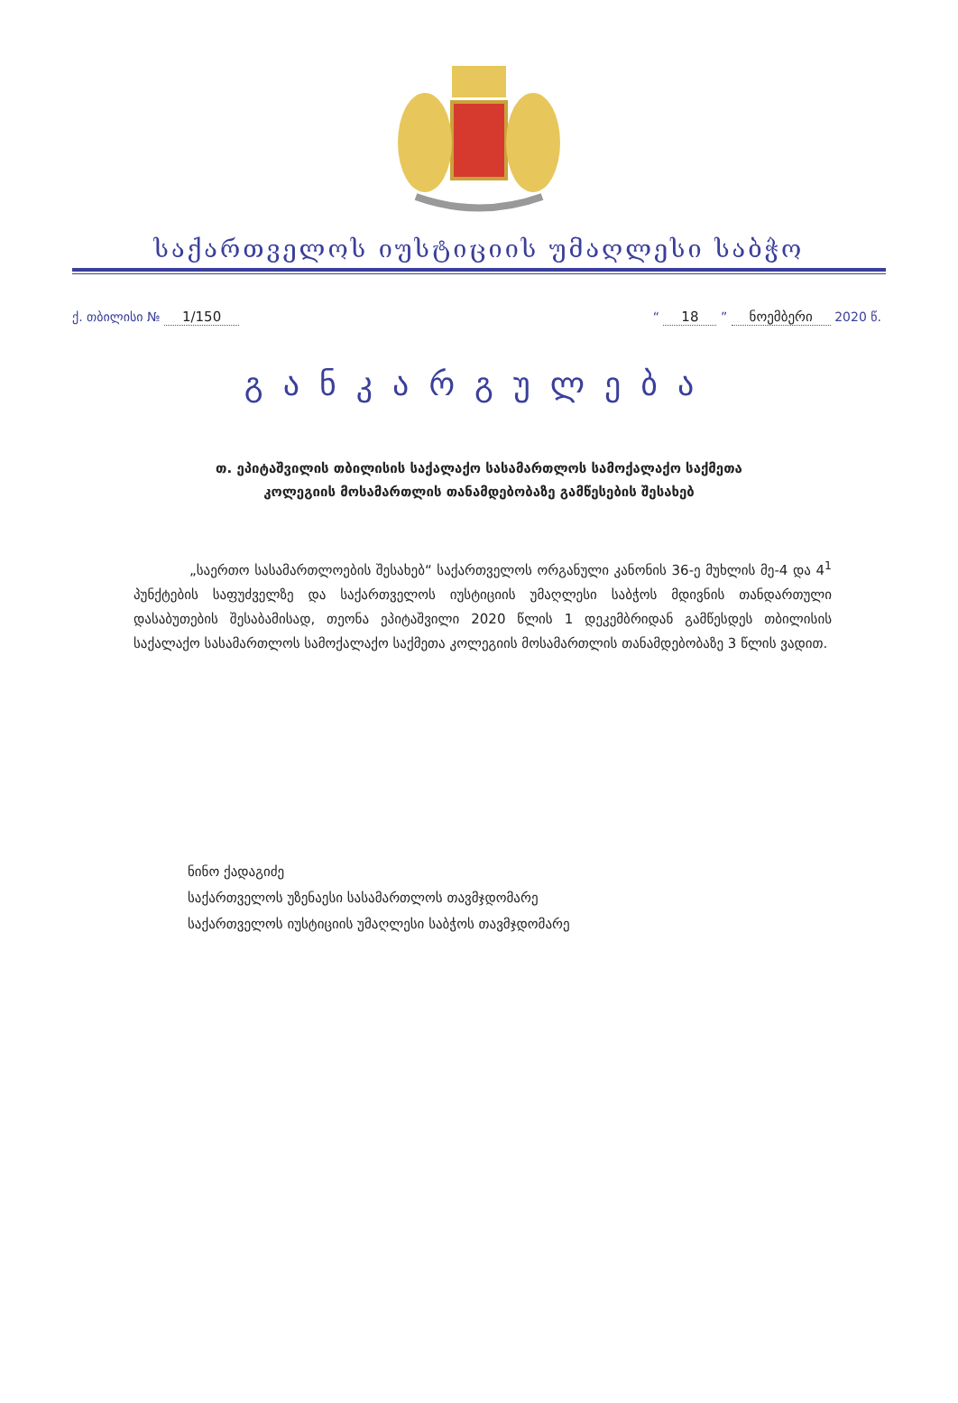საქართველოს იუსტიციის უმაღლესი საბჭო
ქ. თბილისი № 1/150 “ 18 ” ნოემბერი 2020 წ.
განკარგულება
თ. ეპიტაშვილის თბილისის საქალაქო სასამართლოს სამოქალაქო საქმეთა
კოლეგიის მოსამართლის თანამდებობაზე გამწესების შესახებ
„საერთო სასამართლოების შესახებ“ საქართველოს ორგანული კანონის 36-ე მუხლის მე-4 და 4<sup>1</sup> პუნქტების საფუძველზე და საქართველოს იუსტიციის უმაღლესი საბჭოს მდივნის თანდართული დასაბუთების შესაბამისად, თეონა ეპიტაშვილი 2020 წლის 1 დეკემბრიდან გამწესდეს თბილისის საქალაქო სასამართლოს სამოქალაქო საქმეთა კოლეგიის მოსამართლის თანამდებობაზე 3 წლის ვადით.
ნინო ქადაგიძე
საქართველოს უზენაესი სასამართლოს თავმჯდომარე
საქართველოს იუსტიციის უმაღლესი საბჭოს თავმჯდომარე